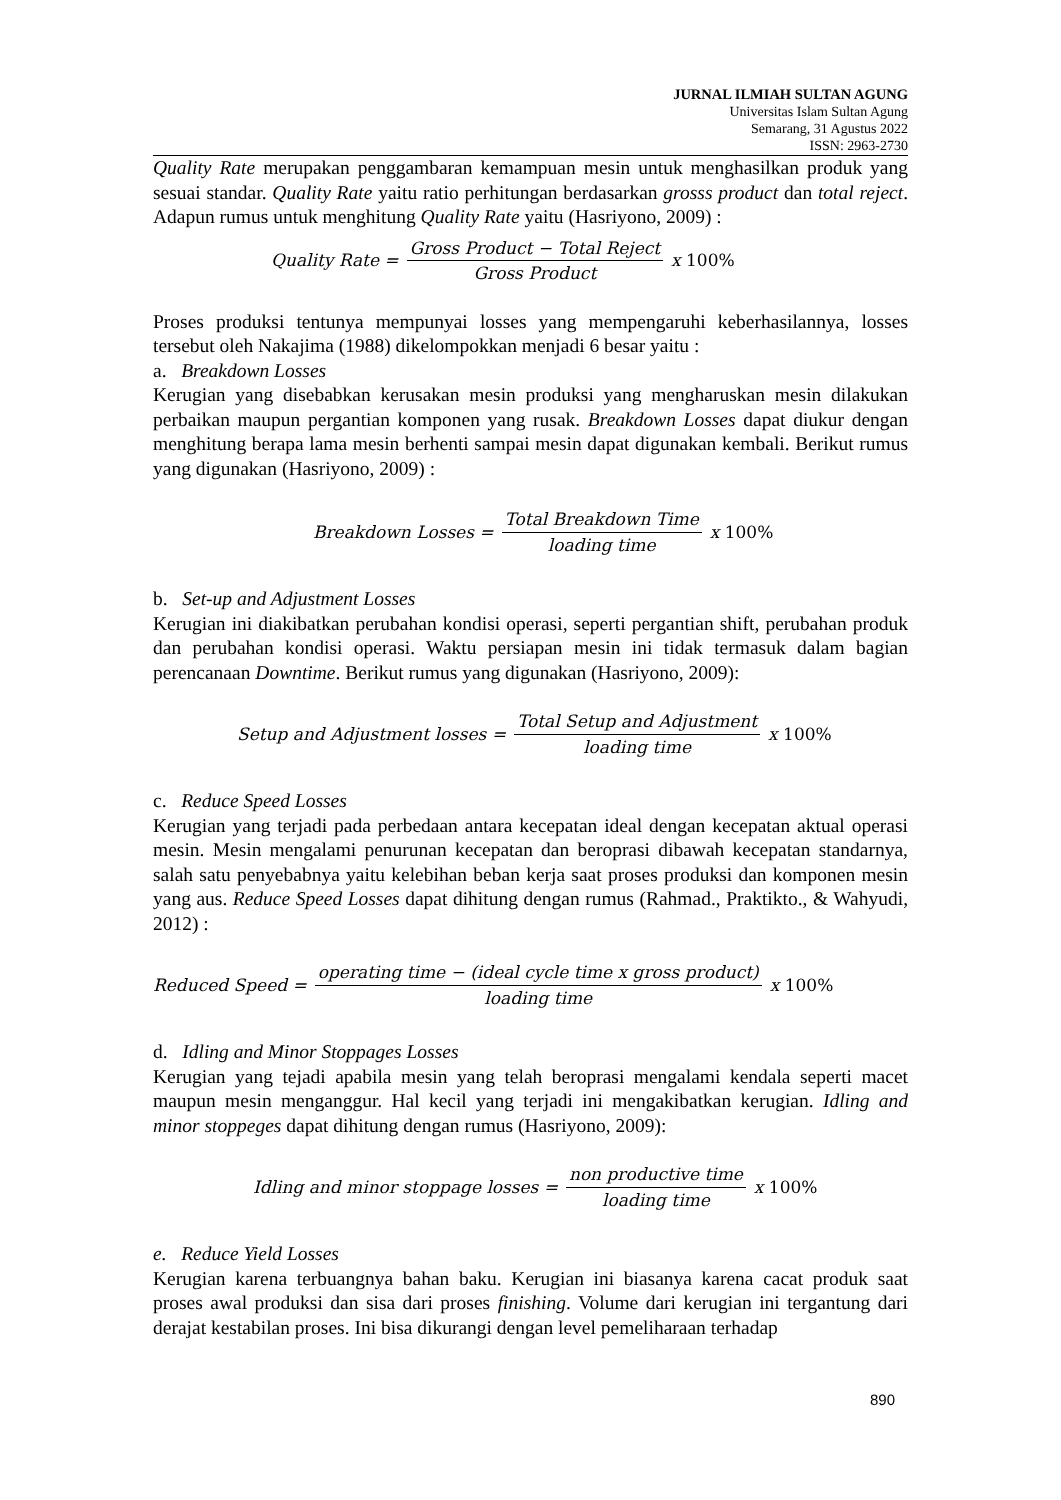JURNAL ILMIAH SULTAN AGUNG
Universitas Islam Sultan Agung
Semarang, 31 Agustus 2022
ISSN: 2963-2730
Quality Rate merupakan penggambaran kemampuan mesin untuk menghasilkan produk yang sesuai standar. Quality Rate yaitu ratio perhitungan berdasarkan grosss product dan total reject. Adapun rumus untuk menghitung Quality Rate yaitu (Hasriyono, 2009) :
Quality Rate = Gross Product − Total Reject Gross Product x 100%
Proses produksi tentunya mempunyai losses yang mempengaruhi keberhasilannya, losses tersebut oleh Nakajima (1988) dikelompokkan menjadi 6 besar yaitu :
a. Breakdown Losses
Kerugian yang disebabkan kerusakan mesin produksi yang mengharuskan mesin dilakukan perbaikan maupun pergantian komponen yang rusak. Breakdown Losses dapat diukur dengan menghitung berapa lama mesin berhenti sampai mesin dapat digunakan kembali. Berikut rumus yang digunakan (Hasriyono, 2009) :
Breakdown Losses = Total Breakdown Time loading time x 100%
b. Set-up and Adjustment Losses
Kerugian ini diakibatkan perubahan kondisi operasi, seperti pergantian shift, perubahan produk dan perubahan kondisi operasi. Waktu persiapan mesin ini tidak termasuk dalam bagian perencanaan Downtime. Berikut rumus yang digunakan (Hasriyono, 2009):
Setup and Adjustment losses = Total Setup and Adjustment loading time x 100%
c. Reduce Speed Losses
Kerugian yang terjadi pada perbedaan antara kecepatan ideal dengan kecepatan aktual operasi mesin. Mesin mengalami penurunan kecepatan dan beroprasi dibawah kecepatan standarnya, salah satu penyebabnya yaitu kelebihan beban kerja saat proses produksi dan komponen mesin yang aus. Reduce Speed Losses dapat dihitung dengan rumus (Rahmad., Praktikto., & Wahyudi, 2012) :
Reduced Speed = operating time − (ideal cycle time x gross product) loading time x 100%
d. Idling and Minor Stoppages Losses
Kerugian yang tejadi apabila mesin yang telah beroprasi mengalami kendala seperti macet maupun mesin menganggur. Hal kecil yang terjadi ini mengakibatkan kerugian. Idling and minor stoppeges dapat dihitung dengan rumus (Hasriyono, 2009):
Idling and minor stoppage losses = non productive time loading time x 100%
e. Reduce Yield Losses
Kerugian karena terbuangnya bahan baku. Kerugian ini biasanya karena cacat produk saat proses awal produksi dan sisa dari proses finishing. Volume dari kerugian ini tergantung dari derajat kestabilan proses. Ini bisa dikurangi dengan level pemeliharaan terhadap
890